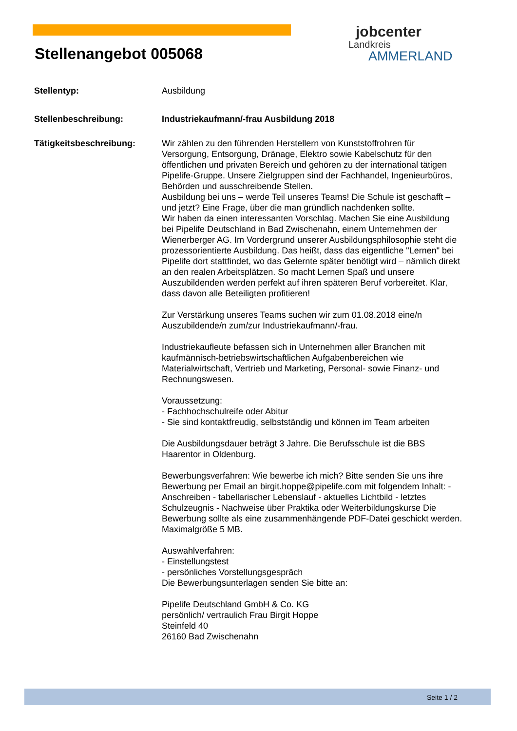Stellenangebot 005068
jobcenter
Landkreis
AMMERLAND
Stellentyp: Ausbildung
Stellenbeschreibung: Industriekaufmann/-frau Ausbildung 2018
Tätigkeitsbeschreibung: Wir zählen zu den führenden Herstellern von Kunststoffrohren für Versorgung, Entsorgung, Dränage, Elektro sowie Kabelschutz für den öffentlichen und privaten Bereich und gehören zu der international tätigen Pipelife-Gruppe. Unsere Zielgruppen sind der Fachhandel, Ingenieurbüros, Behörden und ausschreibende Stellen.
Ausbildung bei uns – werde Teil unseres Teams! Die Schule ist geschafft – und jetzt? Eine Frage, über die man gründlich nachdenken sollte.
Wir haben da einen interessanten Vorschlag. Machen Sie eine Ausbildung bei Pipelife Deutschland in Bad Zwischenahn, einem Unternehmen der Wienerberger AG. Im Vordergrund unserer Ausbildungsphilosophie steht die prozessorientierte Ausbildung. Das heißt, dass das eigentliche "Lernen" bei Pipelife dort stattfindet, wo das Gelernte später benötigt wird – nämlich direkt an den realen Arbeitsplätzen. So macht Lernen Spaß und unsere Auszubildenden werden perfekt auf ihren späteren Beruf vorbereitet. Klar, dass davon alle Beteiligten profitieren!
Zur Verstärkung unseres Teams suchen wir zum 01.08.2018 eine/n Auszubildende/n zum/zur Industriekaufmann/-frau.
Industriekaufleute befassen sich in Unternehmen aller Branchen mit kaufmännisch-betriebswirtschaftlichen Aufgabenbereichen wie Materialwirtschaft, Vertrieb und Marketing, Personal- sowie Finanz- und Rechnungswesen.
Voraussetzung:
- Fachhochschulreife oder Abitur
- Sie sind kontaktfreudig, selbstständig und können im Team arbeiten
Die Ausbildungsdauer beträgt 3 Jahre. Die Berufsschule ist die BBS Haarentor in Oldenburg.
Bewerbungsverfahren: Wie bewerbe ich mich? Bitte senden Sie uns ihre Bewerbung per Email an birgit.hoppe@pipelife.com mit folgendem Inhalt: - Anschreiben - tabellarischer Lebenslauf - aktuelles Lichtbild - letztes Schulzeugnis - Nachweise über Praktika oder Weiterbildungskurse Die Bewerbung sollte als eine zusammenhängende PDF-Datei geschickt werden. Maximalgröße 5 MB.
Auswahlverfahren:
- Einstellungstest
- persönliches Vorstellungsgespräch
Die Bewerbungsunterlagen senden Sie bitte an:
Pipelife Deutschland GmbH & Co. KG
persönlich/ vertraulich Frau Birgit Hoppe
Steinfeld 40
26160 Bad Zwischenahn
Seite 1 / 2